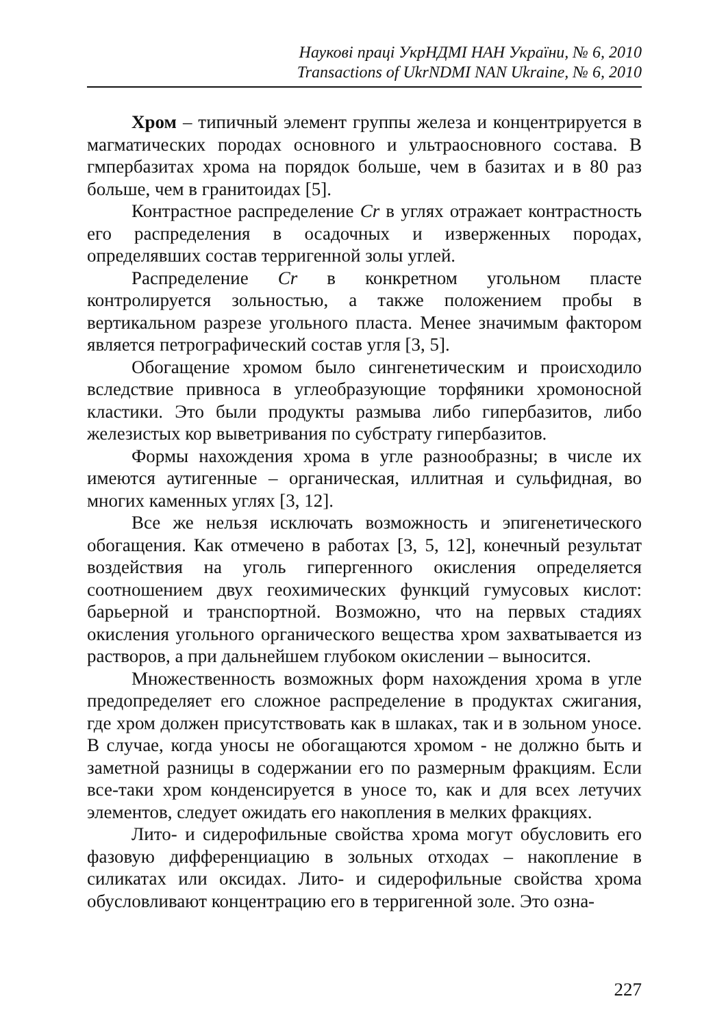Наукові праці УкрНДМІ НАН України, № 6, 2010
Transactions of UkrNDMI NAN Ukraine, № 6, 2010
Хром – типичный элемент группы железа и концентрируется в магматических породах основного и ультраосновного состава. В гмпербазитах хрома на порядок больше, чем в базитах и в 80 раз больше, чем в гранитоидах [5].
Контрастное распределение Cr в углях отражает контрастность его распределения в осадочных и изверженных породах, определявших состав терригенной золы углей.
Распределение Cr в конкретном угольном пласте контролируется зольностью, а также положением пробы в вертикальном разрезе угольного пласта. Менее значимым фактором является петрографический состав угля [3, 5].
Обогащение хромом было сингенетическим и происходило вследствие привноса в углеобразующие торфяники хромоносной кластики. Это были продукты размыва либо гипербазитов, либо железистых кор выветривания по субстрату гипербазитов.
Формы нахождения хрома в угле разнообразны; в числе их имеются аутигенные – органическая, иллитная и сульфидная, во многих каменных углях [3, 12].
Все же нельзя исключать возможность и эпигенетического обогащения. Как отмечено в работах [3, 5, 12], конечный результат воздействия на уголь гипергенного окисления определяется соотношением двух геохимических функций гумусовых кислот: барьерной и транспортной. Возможно, что на первых стадиях окисления угольного органического вещества хром захватывается из растворов, а при дальнейшем глубоком окислении – выносится.
Множественность возможных форм нахождения хрома в угле предопределяет его сложное распределение в продуктах сжигания, где хром должен присутствовать как в шлаках, так и в зольном уносе. В случае, когда уносы не обогащаются хромом - не должно быть и заметной разницы в содержании его по размерным фракциям. Если все-таки хром конденсируется в уносе то, как и для всех летучих элементов, следует ожидать его накопления в мелких фракциях.
Лито- и сидерофильные свойства хрома могут обусловить его фазовую дифференциацию в зольных отходах – накопление в силикатах или оксидах. Лито- и сидерофильные свойства хрома обусловливают концентрацию его в терригенной золе. Это озна-
227